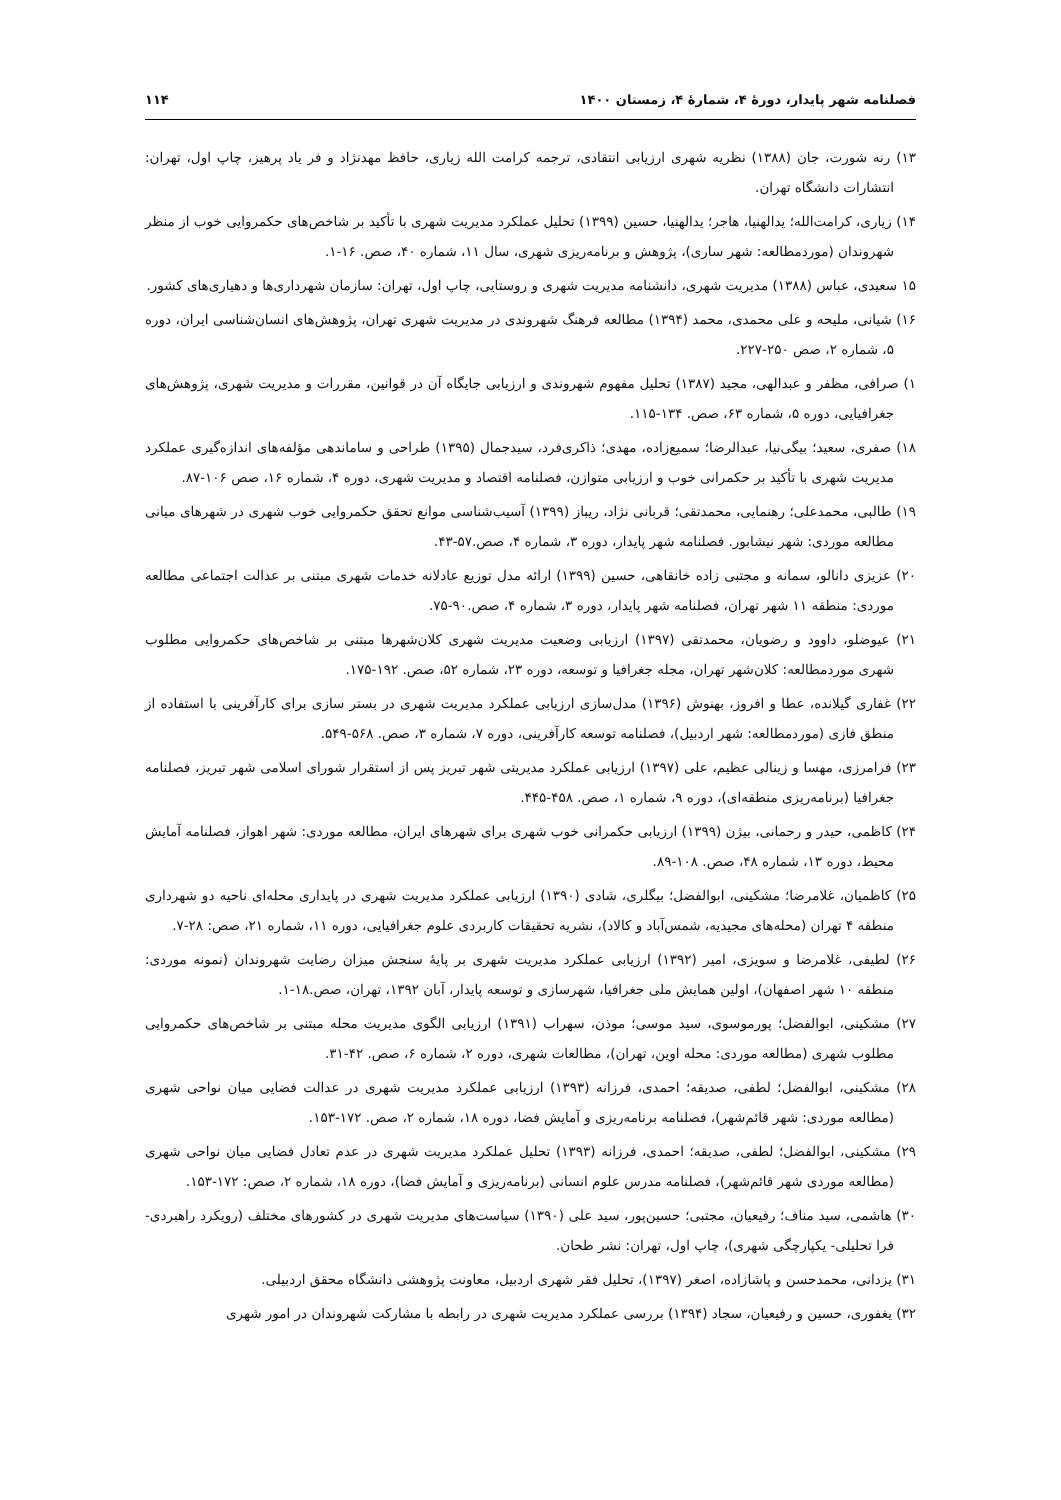فصلنامه شهر پایدار، دورهٔ ۴، شمارهٔ ۴، زمستان ۱۴۰۰ ۱۱۴
۱۳) رنه شورت، جان (۱۳۸۸) نظریه شهری ارزیابی انتقادی، ترجمه کرامت الله زیاری، حافظ مهدنژاد و فر یاد پرهیز، چاپ اول، تهران: انتشارات دانشگاه تهران.
۱۴) زیاری، کرامت‌الله؛ یدالهنیا، هاجر؛ یدالهنیا، حسین (۱۳۹۹) تحلیل عملکرد مدیریت شهری با تأکید بر شاخص‌های حکمروایی خوب از منظر شهروندان (موردمطالعه: شهر ساری)، پژوهش و برنامه‌ریزی شهری، سال ۱۱، شماره ۴۰، صص. ۱۶-۱.
۱۵ سعیدی، عباس (۱۳۸۸) مدیریت شهری، دانشنامه مدیریت شهری و روستایی، چاپ اول، تهران: سازمان شهرداری‌ها و دهیاری‌های کشور.
۱۶) شیانی، ملیحه و علی محمدی، محمد (۱۳۹۴) مطالعه فرهنگ شهروندی در مدیریت شهری تهران، پژوهش‌های انسان‌شناسی ایران، دوره ۵، شماره ۲، صص ۲۵۰-۲۲۷.
۱) صرافی، مظفر و عبدالهی، مجید (۱۳۸۷) تحلیل مفهوم شهروندی و ارزیابی جایگاه آن در قوانین، مقررات و مدیریت شهری، پژوهش‌های جغرافیایی، دوره ۵، شماره ۶۳، صص. ۱۳۴-۱۱۵.
۱۸) صفری، سعید؛ بیگی‌نیا، عبدالرضا؛ سمیع‌زاده، مهدی؛ ذاکری‌فرد، سیدجمال (۱۳۹۵) طراحی و ساماندهی مؤلفه‌های اندازه‌گیری عملکرد مدیریت شهری با تأکید بر حکمرانی خوب و ارزیابی متوازن، فصلنامه اقتصاد و مدیریت شهری، دوره ۴، شماره ۱۶، صص ۱۰۶-۸۷.
۱۹) طالبی، محمدعلی؛ رهنمایی، محمدتقی؛ قربانی نژاد، ریباز (۱۳۹۹) آسیب‌شناسی موانع تحقق حکمروایی خوب شهری در شهرهای میانی مطالعه موردی: شهر نیشابور. فصلنامه شهر پایدار، دوره ۳، شماره ۴، صص.۵۷-۴۳.
۲۰) عزیزی دانالو، سمانه و مجتبی زاده خانقاهی، حسین (۱۳۹۹) ارائه مدل توزیع عادلانه خدمات شهری مبتنی بر عدالت اجتماعی مطالعه موردی: منطقه ۱۱ شهر تهران، فصلنامه شهر پایدار، دوره ۳، شماره ۴، صص.۹۰-۷۵.
۲۱) عیوضلو، داوود و رضویان، محمدتقی (۱۳۹۷) ارزیابی وضعیت مدیریت شهری کلان‌شهرها مبتنی بر شاخص‌های حکمروایی مطلوب شهری موردمطالعه: کلان‌شهر تهران، مجله جغرافیا و توسعه، دوره ۲۳، شماره ۵۲، صص. ۱۹۲-۱۷۵.
۲۲) غفاری گیلانده، عطا و افروز، بهنوش (۱۳۹۶) مدل‌سازی ارزیابی عملکرد مدیریت شهری در بستر سازی برای کارآفرینی با استفاده از منطق فازی (موردمطالعه: شهر اردبیل)، فصلنامه توسعه کارآفرینی، دوره ۷، شماره ۳، صص. ۵۶۸-۵۴۹.
۲۳) فرامرزی، مهسا و زینالی عظیم، علی (۱۳۹۷) ارزیابی عملکرد مدیریتی شهر تبریز پس از استقرار شورای اسلامی شهر تبریز، فصلنامه جغرافیا (برنامه‌ریزی منطقه‌ای)، دوره ۹، شماره ۱، صص. ۴۵۸-۴۴۵.
۲۴) کاظمی، حیدر و رحمانی، بیژن (۱۳۹۹) ارزیابی حکمرانی خوب شهری برای شهرهای ایران، مطالعه موردی: شهر اهواز، فصلنامه آمایش محیط، دوره ۱۳، شماره ۴۸، صص. ۱۰۸-۸۹.
۲۵) کاظمیان، غلامرضا؛ مشکینی، ابوالفضل؛ بیگلری، شادی (۱۳۹۰) ارزیابی عملکرد مدیریت شهری در پایداری محله‌ای ناحیه دو شهرداری منطقه ۴ تهران (محله‌های مجیدیه، شمس‌آباد و کالاد)، نشریه تحقیقات کاربردی علوم جغرافیایی، دوره ۱۱، شماره ۲۱، صص: ۲۸-۷.
۲۶) لطیفی، غلامرضا و سویزی، امیر (۱۳۹۲) ارزیابی عملکرد مدیریت شهری بر پایهٔ سنجش میزان رضایت شهروندان (نمونه موردی: منطقه ۱۰ شهر اصفهان)، اولین همایش ملی جغرافیا، شهرسازی و توسعه پایدار، آبان ۱۳۹۲، تهران، صص.۱۸-۱.
۲۷) مشکینی، ابوالفضل؛ پورموسوی، سید موسی؛ موذن، سهراب (۱۳۹۱) ارزیابی الگوی مدیریت محله مبتنی بر شاخص‌های حکمروایی مطلوب شهری (مطالعه موردی: محله اوین، تهران)، مطالعات شهری، دوره ۲، شماره ۶، صص. ۴۲-۳۱.
۲۸) مشکینی، ابوالفضل؛ لطفی، صدیقه؛ احمدی، فرزانه (۱۳۹۳) ارزیابی عملکرد مدیریت شهری در عدالت فضایی میان نواحی شهری (مطالعه موردی: شهر قائم‌شهر)، فصلنامه برنامه‌ریزی و آمایش فضا، دوره ۱۸، شماره ۲، صص. ۱۷۲-۱۵۳.
۲۹) مشکینی، ابوالفضل؛ لطفی، صدیقه؛ احمدی، فرزانه (۱۳۹۳) تحلیل عملکرد مدیریت شهری در عدم تعادل فضایی میان نواحی شهری (مطالعه موردی شهر قائم‌شهر)، فصلنامه مدرس علوم انسانی (برنامه‌ریزی و آمایش فضا)، دوره ۱۸، شماره ۲، صص: ۱۷۲-۱۵۳.
۳۰) هاشمی، سید مناف؛ رفیعیان، مجتبی؛ حسین‌پور، سید علی (۱۳۹۰) سیاست‌های مدیریت شهری در کشورهای مختلف (رویکرد راهبردی- فرا تحلیلی- یکپارچگی شهری)، چاپ اول، تهران: نشر طحان.
۳۱) یزدانی، محمدحسن و پاشازاده، اصغر (۱۳۹۷)، تحلیل فقر شهری اردبیل، معاونت پژوهشی دانشگاه محقق اردبیلی.
۳۲) یغفوری، حسین و رفیعیان، سجاد (۱۳۹۴) بررسی عملکرد مدیریت شهری در رابطه با مشارکت شهروندان در امور شهری